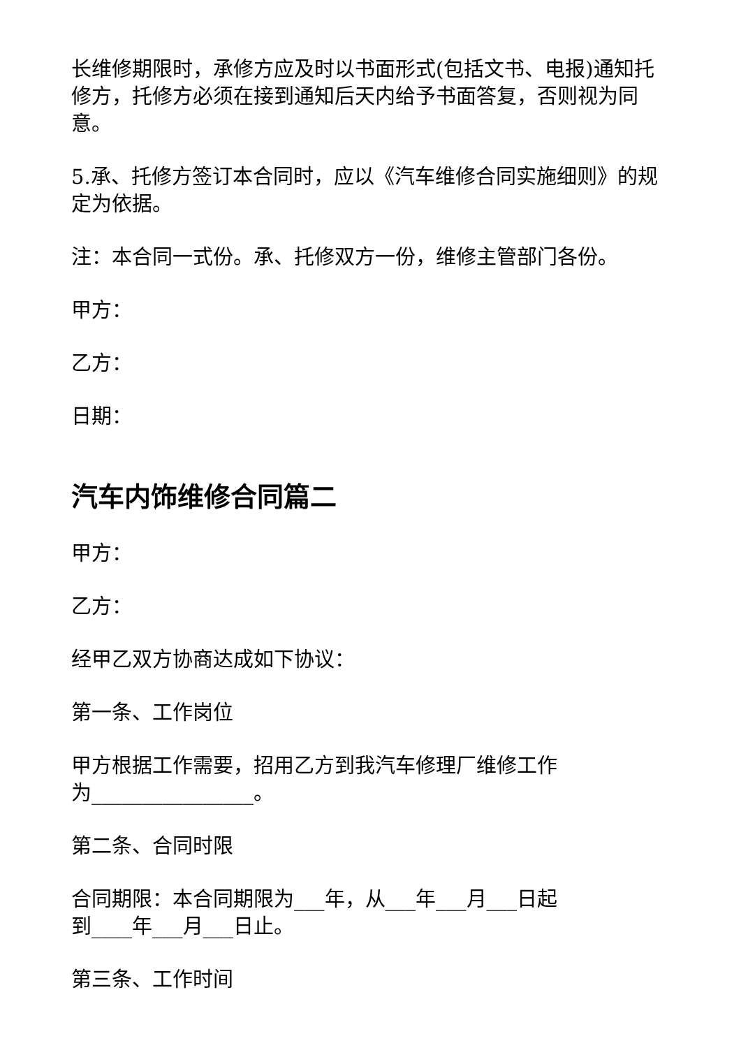长维修期限时，承修方应及时以书面形式(包括文书、电报)通知托修方，托修方必须在接到通知后天内给予书面答复，否则视为同意。
5.承、托修方签订本合同时，应以《汽车维修合同实施细则》的规定为依据。
注：本合同一式份。承、托修双方一份，维修主管部门各份。
甲方：
乙方：
日期：
汽车内饰维修合同篇二
甲方：
乙方：
经甲乙双方协商达成如下协议：
第一条、工作岗位
甲方根据工作需要，招用乙方到我汽车修理厂维修工作
为________________。
第二条、合同时限
合同期限：本合同期限为___年，从___年___月___日起
到____年___月___日止。
第三条、工作时间